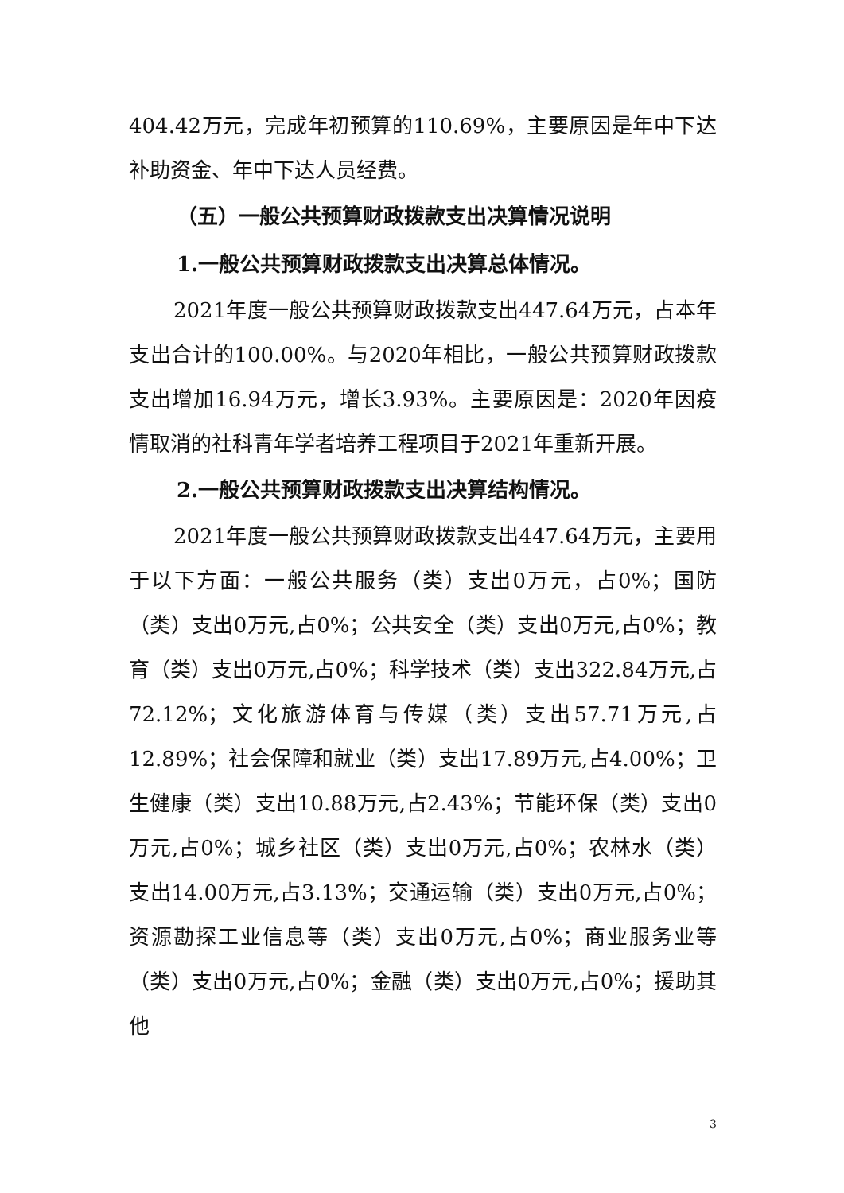404.42万元，完成年初预算的110.69%，主要原因是年中下达补助资金、年中下达人员经费。
（五）一般公共预算财政拨款支出决算情况说明
1.一般公共预算财政拨款支出决算总体情况。
2021年度一般公共预算财政拨款支出447.64万元，占本年支出合计的100.00%。与2020年相比，一般公共预算财政拨款支出增加16.94万元，增长3.93%。主要原因是：2020年因疫情取消的社科青年学者培养工程项目于2021年重新开展。
2.一般公共预算财政拨款支出决算结构情况。
2021年度一般公共预算财政拨款支出447.64万元，主要用于以下方面：一般公共服务（类）支出0万元，占0%；国防（类）支出0万元,占0%；公共安全（类）支出0万元,占0%；教育（类）支出0万元,占0%；科学技术（类）支出322.84万元,占72.12%；文化旅游体育与传媒（类）支出57.71万元,占12.89%；社会保障和就业（类）支出17.89万元,占4.00%；卫生健康（类）支出10.88万元,占2.43%；节能环保（类）支出0万元,占0%；城乡社区（类）支出0万元,占0%；农林水（类）支出14.00万元,占3.13%；交通运输（类）支出0万元,占0%；资源勘探工业信息等（类）支出0万元,占0%；商业服务业等（类）支出0万元,占0%；金融（类）支出0万元,占0%；援助其他
3